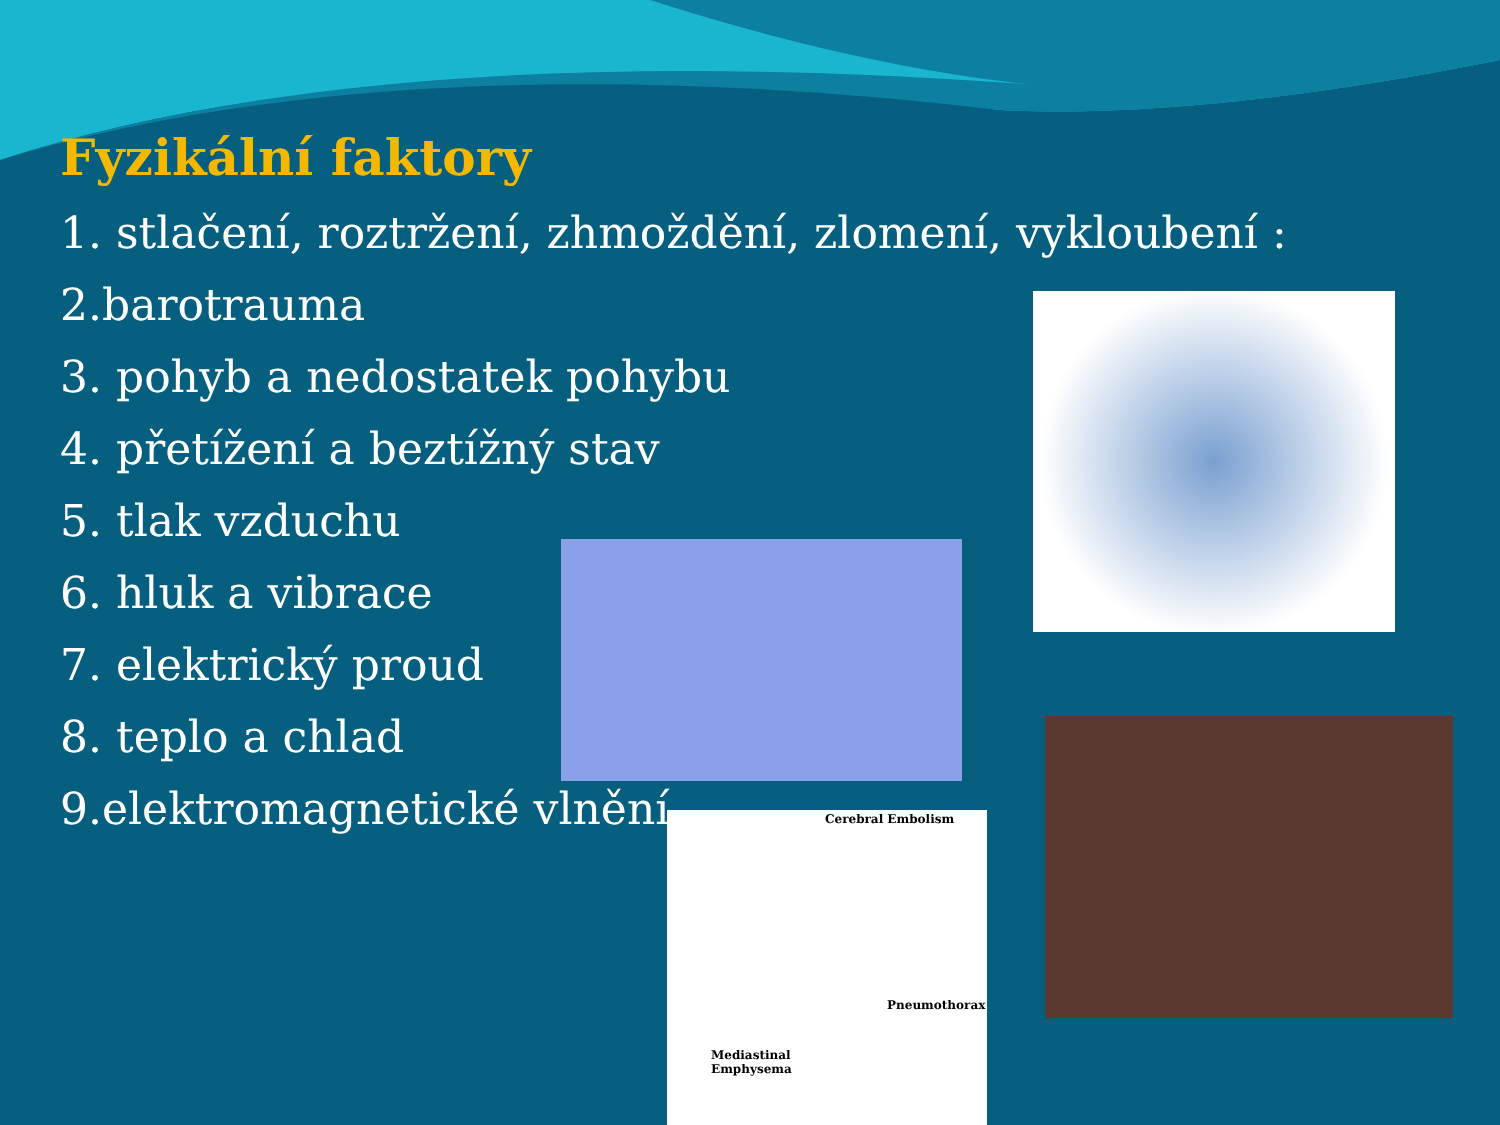Fyzikální faktory
1. stlačení, roztržení, zhmoždění, zlomení, vykloubení :
2.barotrauma
3. pohyb a nedostatek pohybu
4. přetížení a beztížný stav
5. tlak vzduchu
6. hluk a vibrace
7. elektrický proud
8. teplo a chlad
9.elektromagnetické vlnění
Cerebral Embolism
Pneumothorax
Mediastinal
Emphysema